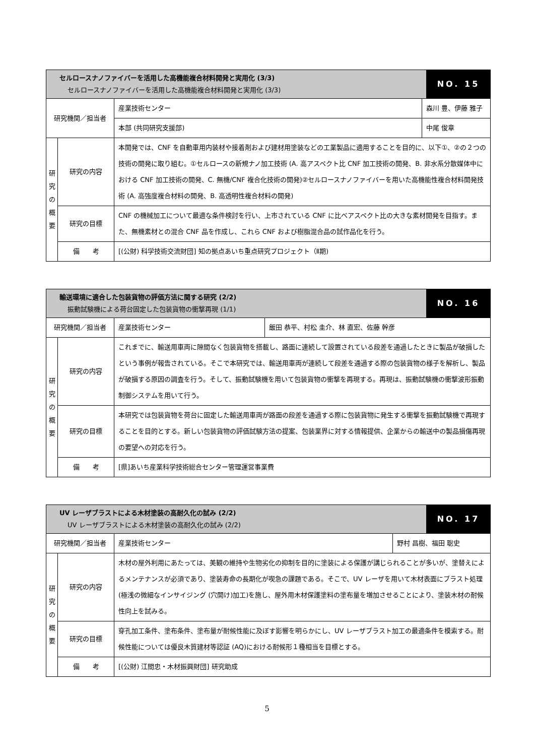| セルロースナノファイバーを活用した高機能複合材料開発と実用化 (3/3) セルロースナノファイバーを活用した高機能複合材料開発と実用化 (3/3) | | | | NO. 15 |
| --- | --- | --- | --- | --- |
| 研究機関／担当者 | | 産業技術センター | 森川 豊、伊藤 雅子 | |
| | | 本部 (共同研究支援部) | 中尾 俊章 | |
| 研 究 の 概 要 | 研究の内容 | 本開発では、CNF を自動車用内装材や接着剤および建材用塗装などの工業製品に適用することを目的に、以下①、②の２つの技術の開発に取り組む。①セルロースの新規ナノ加工技術 (A. 高アスペクト比 CNF 加工技術の開発、B. 非水系分散媒体中における CNF 加工技術の開発、C. 無機/CNF 複合化技術の開発)②セルロースナノファイバーを用いた高機能性複合材料開発技術 (A. 高強度複合材料の開発、B. 高透明性複合材料の開発) | | |
| | 研究の目標 | CNF の機械加工について最適な条件検討を行い、上市されている CNF に比べアスペクト比の大きな素材開発を目指す。また、無機素材との混合 CNF 品を作成し、これら CNF および樹脂混合品の試作品化を行う。 | | |
| | 備 考 | [(公財) 科学技術交流財団] 知の拠点あいち重点研究プロジェクト（Ⅱ期) | | |
| 輸送環境に適合した包装貨物の評価方法に関する研究 (2/2) 振動試験機による荷台固定した包装貨物の衝撃再現 (1/1) | | | | NO. 16 |
| --- | --- | --- | --- | --- |
| 研究機関／担当者 | | 産業技術センター | 飯田 恭平、村松 圭介、林 直宏、佐藤 幹彦 | |
| 研 究 の 概 要 | 研究の内容 | これまでに、輸送用車両に隙間なく包装貨物を搭載し、路面に連続して設置されている段差を通過したときに製品が破損したという事例が報告されている。そこで本研究では、輸送用車両が連続して段差を通過する際の包装貨物の様子を解析し、製品が破損する原因の調査を行う。そして、振動試験機を用いて包装貨物の衝撃を再現する。再現は、振動試験機の衝撃波形振動制御システムを用いて行う。 | | |
| | 研究の目標 | 本研究では包装貨物を荷台に固定した輸送用車両が路面の段差を通過する際に包装貨物に発生する衝撃を振動試験機で再現することを目的とする。新しい包装貨物の評価試験方法の提案、包装業界に対する情報提供、企業からの輸送中の製品損傷再現の要望への対応を行う。 | | |
| | 備 考 | [県]あいち産業科学技術総合センター管理運営事業費 | | |
| UV レーザブラストによる木材塗装の高耐久化の試み (2/2) UV レーザブラストによる木材塗装の高耐久化の試み (2/2) | | | | NO. 17 |
| --- | --- | --- | --- | --- |
| 研究機関／担当者 | | 産業技術センター | 野村 昌樹、福田 聡史 | |
| 研 究 の 概 要 | 研究の内容 | 木材の屋外利用にあたっては、美観の維持や生物劣化の抑制を目的に塗装による保護が講じられることが多いが、塗替えによるメンテナンスが必須であり、塗装寿命の長期化が喫急の課題である。そこで、UV レーザを用いて木材表面にブラスト処理 (極浅の微細なインサイジング (穴開け)加工)を施し、屋外用木材保護塗料の塗布量を増加させることにより、塗装木材の耐候性向上を試みる。 | | |
| | 研究の目標 | 穿孔加工条件、塗布条件、塗布量が耐候性能に及ぼす影響を明らかにし、UV レーザブラスト加工の最適条件を模索する。耐候性能については優良木質建材等認証 (AQ)における耐候形１種相当を目標とする。 | | |
| | 備 考 | [(公財) 江間忠・木材振興財団] 研究助成 | | |
5